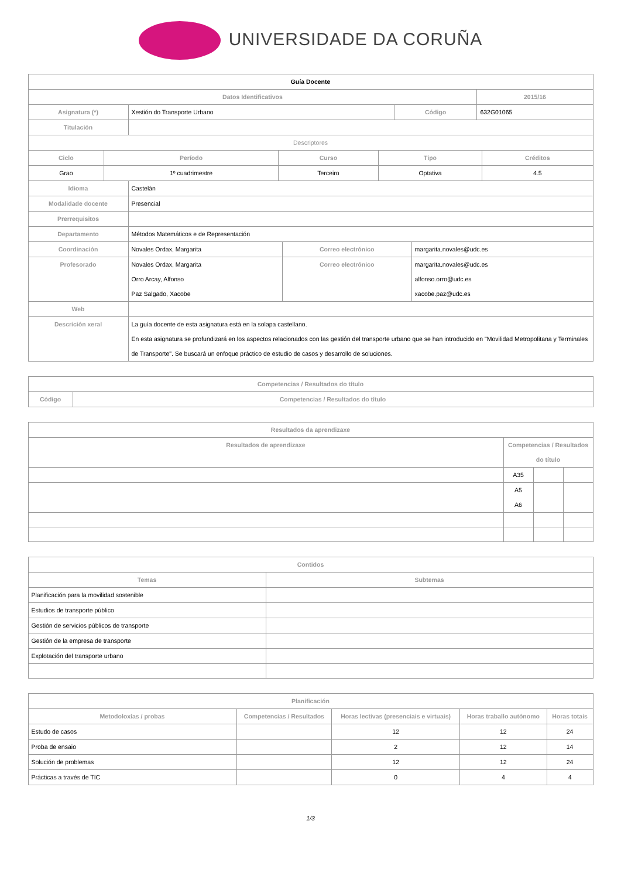UNIVERSIDADE DA CORUÑA
| Guía Docente | | | |
| Datos Identificativos | | | 2015/16 |
| Asignatura (*) | Xestión do Transporte Urbano | Código | 632G01065 |
| Titulación | | | |
| Descriptores | | | |
| Ciclo | Período | Curso | Tipo | Créditos |
| --- | --- | --- | --- | --- |
| Grao | 1º cuadrimestre | Terceiro | Optativa | 4.5 |
| Idioma | Castelán | | |
| Modalidade docente | Presencial | | |
| Prerrequisitos | | | |
| Departamento | Métodos Matemáticos e de Representación | | |
| Coordinación | Novales Ordax, Margarita | Correo electrónico | margarita.novales@udc.es |
| Profesorado | Novales Ordax, Margarita Orro Arcay, Alfonso Paz Salgado, Xacobe | Correo electrónico | margarita.novales@udc.es alfonso.orro@udc.es xacobe.paz@udc.es |
| Web | | | |
| Descrición xeral | La guía docente de esta asignatura está en la solapa castellano. En esta asignatura se profundizará en los aspectos relacionados con las gestión del transporte urbano que se han introducido en "Movilidad Metropolitana y Terminales de Transporte". Se buscará un enfoque práctico de estudio de casos y desarrollo de soluciones. | | |
| Competencias / Resultados do título | |
| --- | --- |
| Código | Competencias / Resultados do título |
| Resultados da aprendizaxe | | | |
| --- | --- | --- | --- |
| Resultados de aprendizaxe | Competencias / Resultados do título | | |
| | A35 | | |
| | A5 A6 | | |
| Contidos | |
| --- | --- |
| Temas | Subtemas |
| Planificación para la movilidad sostenible | |
| Estudios de transporte público | |
| Gestión de servicios públicos de transporte | |
| Gestión de la empresa de transporte | |
| Explotación del transporte urbano | |
| Planificación | | | | |
| --- | --- | --- | --- | --- |
| Metodoloxías / probas | Competencias / Resultados | Horas lectivas (presenciais e virtuais) | Horas traballo autónomo | Horas totais |
| Estudo de casos | | 12 | 12 | 24 |
| Proba de ensaio | | 2 | 12 | 14 |
| Solución de problemas | | 12 | 12 | 24 |
| Prácticas a través de TIC | | 0 | 4 | 4 |
1/3